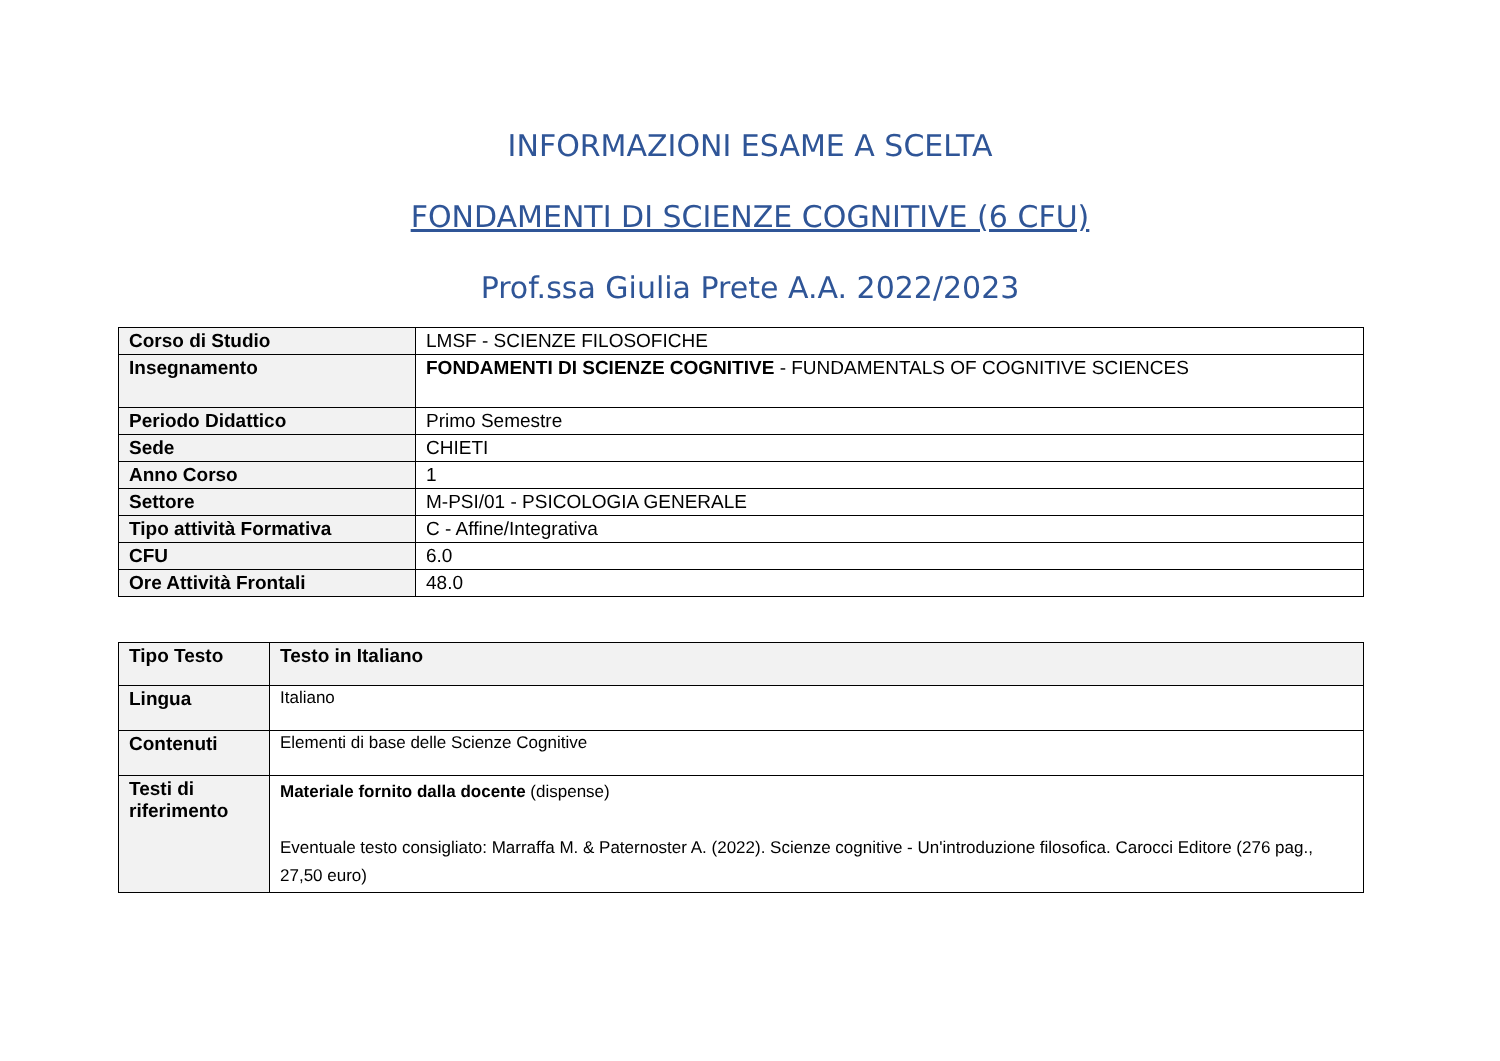INFORMAZIONI ESAME A SCELTA
FONDAMENTI DI SCIENZE COGNITIVE (6 CFU)
Prof.ssa Giulia Prete A.A. 2022/2023
| Corso di Studio | LMSF - SCIENZE FILOSOFICHE |
| Insegnamento | FONDAMENTI DI SCIENZE COGNITIVE - FUNDAMENTALS OF COGNITIVE SCIENCES |
| Periodo Didattico | Primo Semestre |
| Sede | CHIETI |
| Anno Corso | 1 |
| Settore | M-PSI/01 - PSICOLOGIA GENERALE |
| Tipo attività Formativa | C - Affine/Integrativa |
| CFU | 6.0 |
| Ore Attività Frontali | 48.0 |
| Tipo Testo | Testo in Italiano |
| Lingua | Italiano |
| Contenuti | Elementi di base delle Scienze Cognitive |
| Testi di riferimento | Materiale fornito dalla docente (dispense) Eventuale testo consigliato: Marraffa M. & Paternoster A. (2022). Scienze cognitive - Un'introduzione filosofica. Carocci Editore (276 pag., 27,50 euro) |